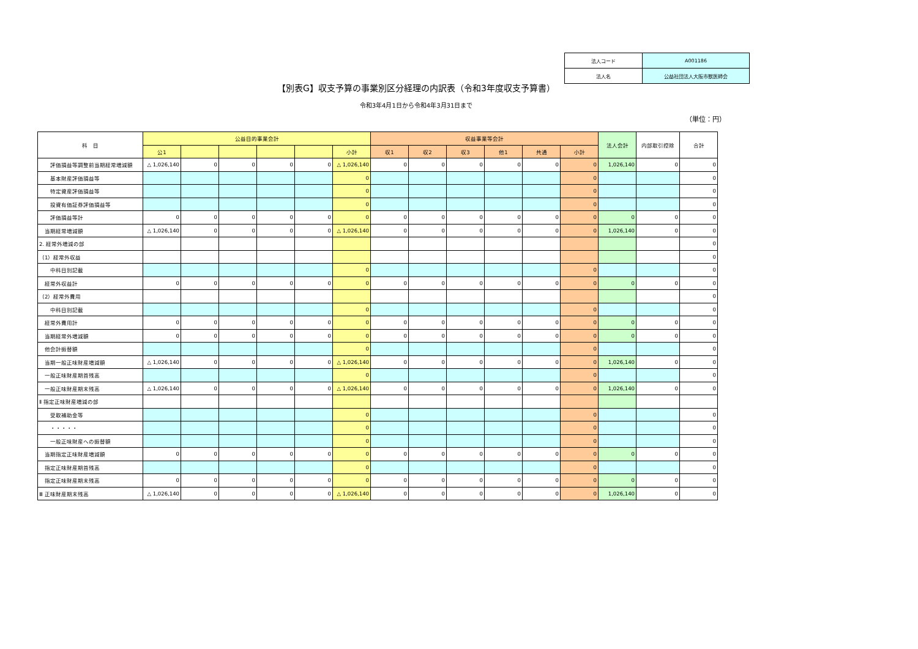| 法人コード | A001186 |
| 法人名 | 公益社団法人大阪市獣医師会 |
【別表G】収支予算の事業別区分経理の内訳表（令和3年度収支予算書）
令和3年4月1日から令和4年3月31日まで
（単位：円）
| 科 目 | 公益目的事業会計 | | | | | | 収益事業等会計 | | | | | | 法人会計 | 内部取引控除 | 合計 |
| --- | --- | --- | --- | --- | --- | --- | --- | --- | --- | --- | --- | --- | --- | --- | --- |
| | 公1 | | | | | 小計 | 収1 | 収2 | 収3 | 他1 | 共通 | 小計 | | | |
| 評価損益等調整前当期経常増減額 | △ 1,026,140 | 0 | 0 | 0 | 0 | △ 1,026,140 | 0 | 0 | 0 | 0 | 0 | 0 | 1,026,140 | 0 | 0 |
| 基本財産評価損益等 | | | | | | 0 | | | | | | 0 | | | 0 |
| 特定資産評価損益等 | | | | | | 0 | | | | | | 0 | | | 0 |
| 投資有価証券評価損益等 | | | | | | 0 | | | | | | 0 | | | 0 |
| 評価損益等計 | 0 | 0 | 0 | 0 | 0 | 0 | 0 | 0 | 0 | 0 | 0 | 0 | 0 | 0 | 0 |
| 当期経常増減額 | △ 1,026,140 | 0 | 0 | 0 | 0 | △ 1,026,140 | 0 | 0 | 0 | 0 | 0 | 0 | 1,026,140 | 0 | 0 |
| 2. 経常外増減の部 | | | | | | | | | | | | | | | 0 |
| （1）経常外収益 | | | | | | | | | | | | | | | 0 |
| 中科目別記載 | | | | | | 0 | | | | | | 0 | | | 0 |
| 経常外収益計 | 0 | 0 | 0 | 0 | 0 | 0 | 0 | 0 | 0 | 0 | 0 | 0 | 0 | 0 | 0 |
| （2）経常外費用 | | | | | | | | | | | | | | | 0 |
| 中科目別記載 | | | | | | 0 | | | | | | 0 | | | 0 |
| 経常外費用計 | 0 | 0 | 0 | 0 | 0 | 0 | 0 | 0 | 0 | 0 | 0 | 0 | 0 | 0 | 0 |
| 当期経常外増減額 | 0 | 0 | 0 | 0 | 0 | 0 | 0 | 0 | 0 | 0 | 0 | 0 | 0 | 0 | 0 |
| 他会計振替額 | | | | | | 0 | | | | | | 0 | | | 0 |
| 当期一般正味財産増減額 | △ 1,026,140 | 0 | 0 | 0 | 0 | △ 1,026,140 | 0 | 0 | 0 | 0 | 0 | 0 | 1,026,140 | 0 | 0 |
| 一般正味財産期首残高 | | | | | | 0 | | | | | | 0 | | | 0 |
| 一般正味財産期末残高 | △ 1,026,140 | 0 | 0 | 0 | 0 | △ 1,026,140 | 0 | 0 | 0 | 0 | 0 | 0 | 1,026,140 | 0 | 0 |
| Ⅱ 指定正味財産増減の部 | | | | | | | | | | | | | | | |
| 受取補助金等 | | | | | | 0 | | | | | | 0 | | | 0 |
| ・・・・・ | | | | | | 0 | | | | | | 0 | | | 0 |
| 一般正味財産への振替額 | | | | | | 0 | | | | | | 0 | | | 0 |
| 当期指定正味財産増減額 | 0 | 0 | 0 | 0 | 0 | 0 | 0 | 0 | 0 | 0 | 0 | 0 | 0 | 0 | 0 |
| 指定正味財産期首残高 | | | | | | 0 | | | | | | 0 | | | 0 |
| 指定正味財産期末残高 | 0 | 0 | 0 | 0 | 0 | 0 | 0 | 0 | 0 | 0 | 0 | 0 | 0 | 0 | 0 |
| Ⅲ 正味財産期末残高 | △ 1,026,140 | 0 | 0 | 0 | 0 | △ 1,026,140 | 0 | 0 | 0 | 0 | 0 | 0 | 1,026,140 | 0 | 0 |